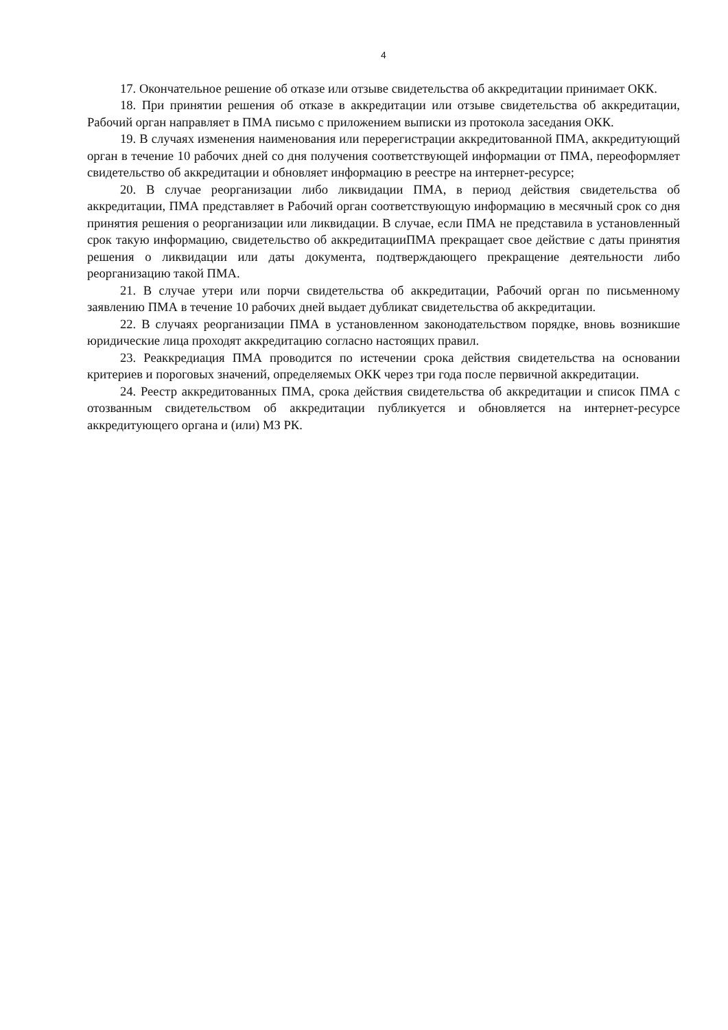4
17. Окончательное решение об отказе или отзыве свидетельства об аккредитации принимает ОКК.
18. При принятии решения об отказе в аккредитации или отзыве свидетельства об аккредитации, Рабочий орган направляет в ПМА письмо с приложением выписки из протокола заседания ОКК.
19. В случаях изменения наименования или перерегистрации аккредитованной ПМА, аккредитующий орган в течение 10 рабочих дней со дня получения соответствующей информации от ПМА, переоформляет свидетельство об аккредитации и обновляет информацию в реестре на интернет-ресурсе;
20. В случае реорганизации либо ликвидации ПМА, в период действия свидетельства об аккредитации, ПМА представляет в Рабочий орган соответствующую информацию в месячный срок со дня принятия решения о реорганизации или ликвидации. В случае, если ПМА не представила в установленный срок такую информацию, свидетельство об аккредитацииПМА прекращает свое действие с даты принятия решения о ликвидации или даты документа, подтверждающего прекращение деятельности либо реорганизацию такой ПМА.
21. В случае утери или порчи свидетельства об аккредитации, Рабочий орган по письменному заявлению ПМА в течение 10 рабочих дней выдает дубликат свидетельства об аккредитации.
22. В случаях реорганизации ПМА в установленном законодательством порядке, вновь возникшие юридические лица проходят аккредитацию согласно настоящих правил.
23. Реаккредиация ПМА проводится по истечении срока действия свидетельства на основании критериев и пороговых значений, определяемых ОКК через три года после первичной аккредитации.
24. Реестр аккредитованных ПМА, срока действия свидетельства об аккредитации и список ПМА с отозванным свидетельством об аккредитации публикуется и обновляется на интернет-ресурсе аккредитующего органа и (или) МЗ РК.